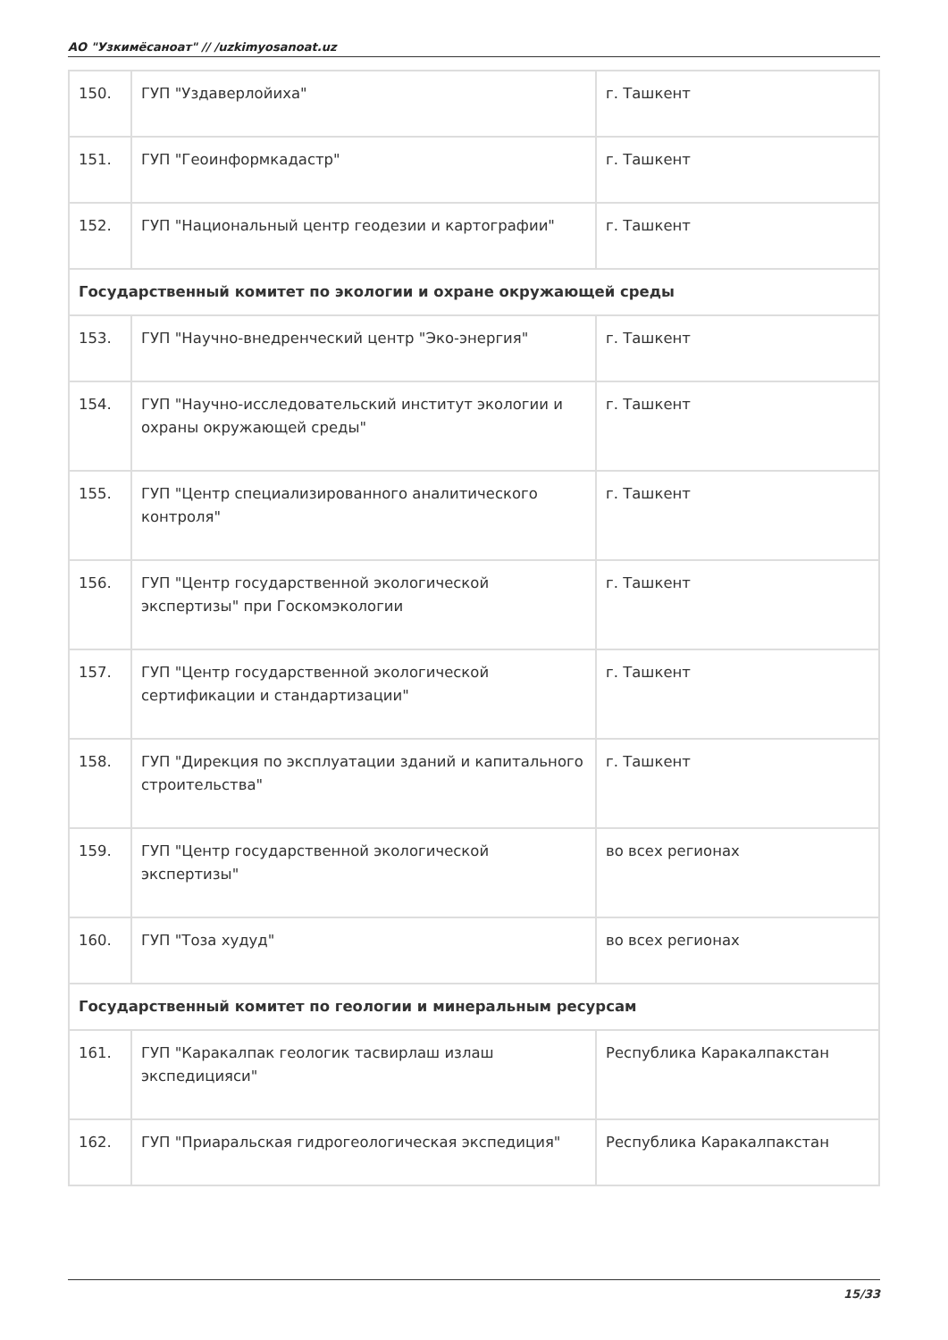АО "Узкимёсаноат" // /uzkimyosanoat.uz
| 150. | ГУП "Уздаверлойиха" | г. Ташкент |
| 151. | ГУП "Геоинформкадастр" | г. Ташкент |
| 152. | ГУП "Национальный центр геодезии и картографии" | г. Ташкент |
| Государственный комитет по экологии и охране окружающей среды | | |
| 153. | ГУП "Научно-внедренческий центр "Эко-энергия" | г. Ташкент |
| 154. | ГУП "Научно-исследовательский институт экологии и охраны окружающей среды" | г. Ташкент |
| 155. | ГУП "Центр специализированного аналитического контроля" | г. Ташкент |
| 156. | ГУП "Центр государственной экологической экспертизы" при Госкомэкологии | г. Ташкент |
| 157. | ГУП "Центр государственной экологической сертификации и стандартизации" | г. Ташкент |
| 158. | ГУП "Дирекция по эксплуатации зданий и капитального строительства" | г. Ташкент |
| 159. | ГУП "Центр государственной экологической экспертизы" | во всех регионах |
| 160. | ГУП "Тоза худуд" | во всех регионах |
| Государственный комитет по геологии и минеральным ресурсам | | |
| 161. | ГУП "Каракалпак геологик тасвирлаш излаш экспедицияси" | Республика Каракалпакстан |
| 162. | ГУП "Приаральская гидрогеологическая экспедиция" | Республика Каракалпакстан |
15/33